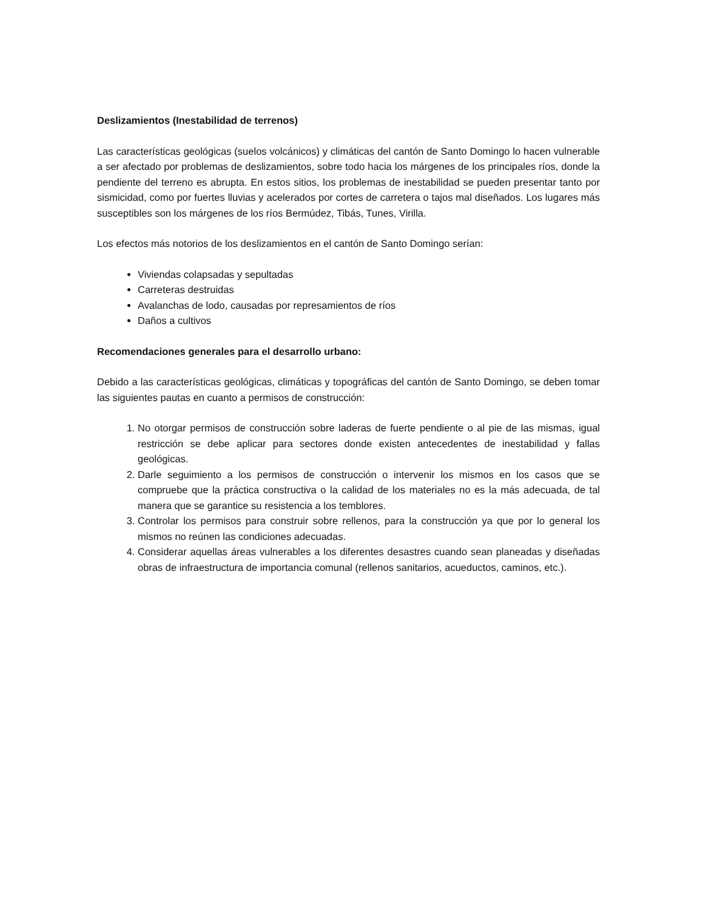Deslizamientos (Inestabilidad de terrenos)
Las características geológicas (suelos volcánicos) y climáticas del cantón de Santo Domingo lo hacen vulnerable a ser afectado por problemas de deslizamientos, sobre todo hacia los márgenes de los principales ríos, donde la pendiente del terreno es abrupta. En estos sitios, los problemas de inestabilidad se pueden presentar tanto por sismicidad, como por fuertes lluvias y acelerados por cortes de carretera o tajos mal diseñados. Los lugares más susceptibles son los márgenes de los ríos Bermúdez, Tibás, Tunes, Virilla.
Los efectos más notorios de los deslizamientos en el cantón de Santo Domingo serían:
Viviendas colapsadas y sepultadas
Carreteras destruidas
Avalanchas de lodo, causadas por represamientos de ríos
Daños a cultivos
Recomendaciones generales para el desarrollo urbano:
Debido a las características geológicas, climáticas y topográficas del cantón de Santo Domingo, se deben tomar las siguientes pautas en cuanto a permisos de construcción:
1. No otorgar permisos de construcción sobre laderas de fuerte pendiente o al pie de las mismas, igual restricción se debe aplicar para sectores donde existen antecedentes de inestabilidad y fallas geológicas.
2. Darle seguimiento a los permisos de construcción o intervenir los mismos en los casos que se compruebe que la práctica constructiva o la calidad de los materiales no es la más adecuada, de tal manera que se garantice su resistencia a los temblores.
3. Controlar los permisos para construir sobre rellenos, para la construcción ya que por lo general los mismos no reúnen las condiciones adecuadas.
4. Considerar aquellas áreas vulnerables a los diferentes desastres cuando sean planeadas y diseñadas obras de infraestructura de importancia comunal (rellenos sanitarios, acueductos, caminos, etc.).